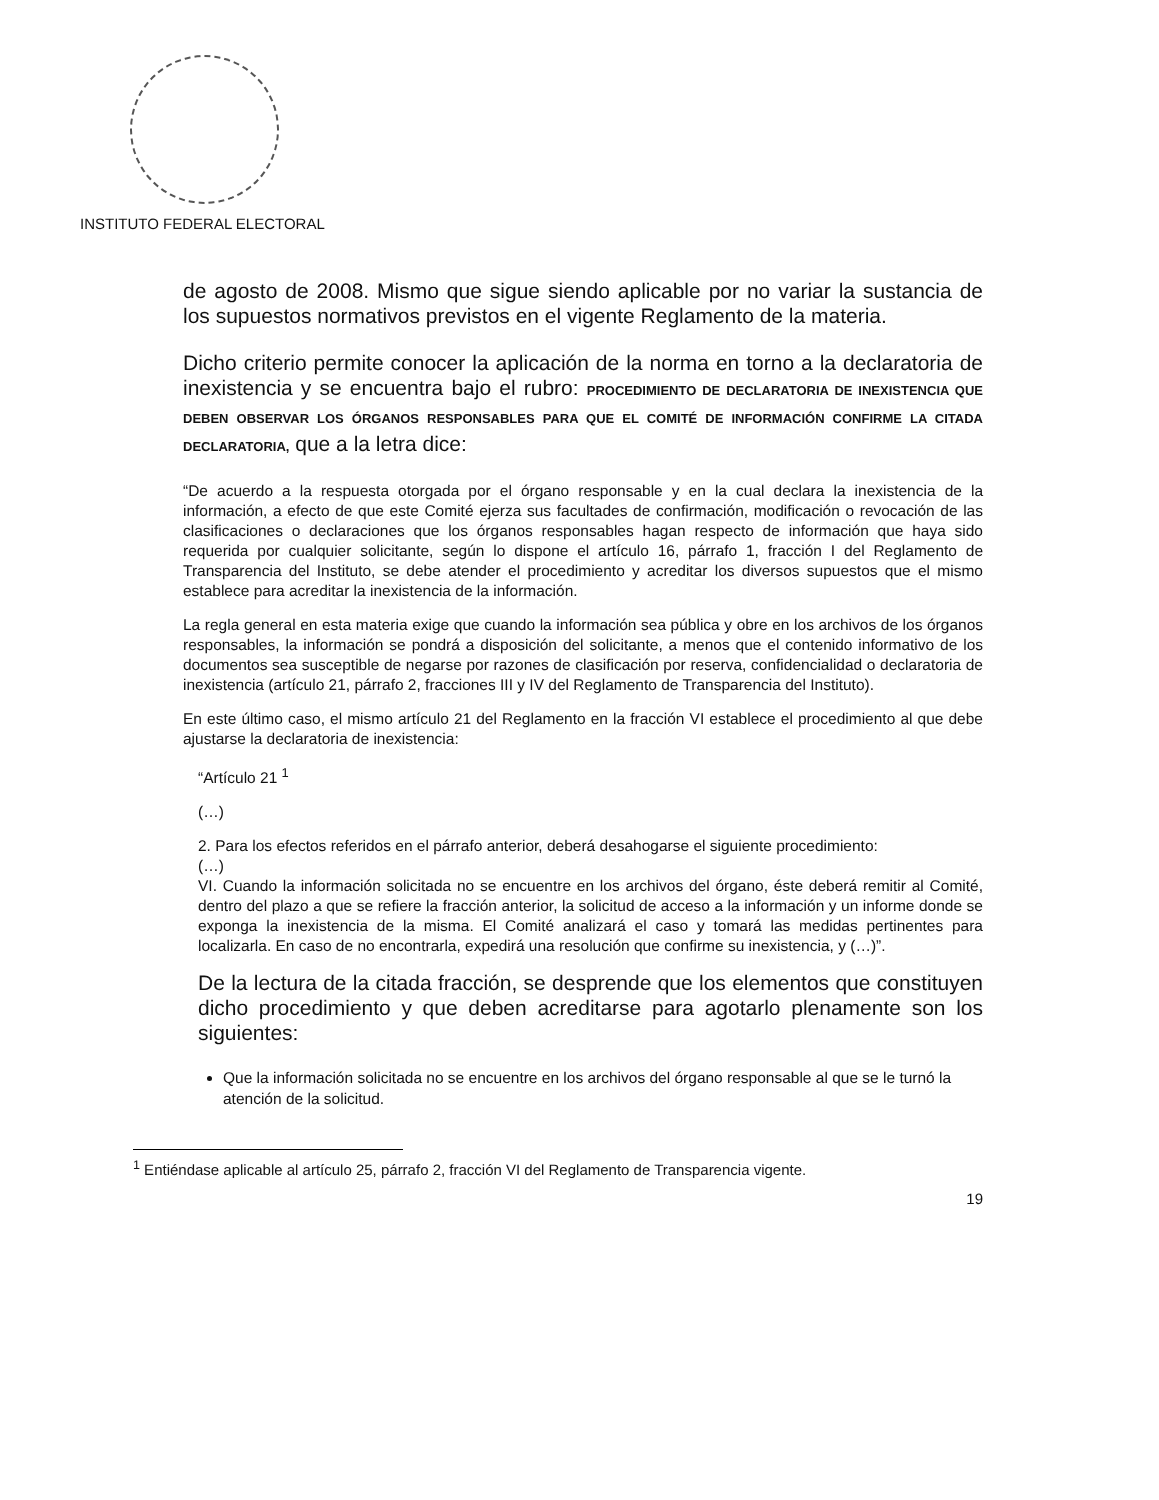INSTITUTO FEDERAL ELECTORAL
de agosto de 2008. Mismo que sigue siendo aplicable por no variar la sustancia de los supuestos normativos previstos en el vigente Reglamento de la materia.
Dicho criterio permite conocer la aplicación de la norma en torno a la declaratoria de inexistencia y se encuentra bajo el rubro: PROCEDIMIENTO DE DECLARATORIA DE INEXISTENCIA QUE DEBEN OBSERVAR LOS ÓRGANOS RESPONSABLES PARA QUE EL COMITÉ DE INFORMACIÓN CONFIRME LA CITADA DECLARATORIA, que a la letra dice:
“De acuerdo a la respuesta otorgada por el órgano responsable y en la cual declara la inexistencia de la información, a efecto de que este Comité ejerza sus facultades de confirmación, modificación o revocación de las clasificaciones o declaraciones que los órganos responsables hagan respecto de información que haya sido requerida por cualquier solicitante, según lo dispone el artículo 16, párrafo 1, fracción I del Reglamento de Transparencia del Instituto, se debe atender el procedimiento y acreditar los diversos supuestos que el mismo establece para acreditar la inexistencia de la información.
La regla general en esta materia exige que cuando la información sea pública y obre en los archivos de los órganos responsables, la información se pondrá a disposición del solicitante, a menos que el contenido informativo de los documentos sea susceptible de negarse por razones de clasificación por reserva, confidencialidad o declaratoria de inexistencia (artículo 21, párrafo 2, fracciones III y IV del Reglamento de Transparencia del Instituto).
En este último caso, el mismo artículo 21 del Reglamento en la fracción VI establece el procedimiento al que debe ajustarse la declaratoria de inexistencia:
“Artículo 21 <sup>1</sup>
(…)
2. Para los efectos referidos en el párrafo anterior, deberá desahogarse el siguiente procedimiento:
(…)
VI. Cuando la información solicitada no se encuentre en los archivos del órgano, éste deberá remitir al Comité, dentro del plazo a que se refiere la fracción anterior, la solicitud de acceso a la información y un informe donde se exponga la inexistencia de la misma. El Comité analizará el caso y tomará las medidas pertinentes para localizarla. En caso de no encontrarla, expedirá una resolución que confirme su inexistencia, y (…)”.
De la lectura de la citada fracción, se desprende que los elementos que constituyen dicho procedimiento y que deben acreditarse para agotarlo plenamente son los siguientes:
Que la información solicitada no se encuentre en los archivos del órgano responsable al que se le turnó la atención de la solicitud.
<sup>1</sup> Entiéndase aplicable al artículo 25, párrafo 2, fracción VI del Reglamento de Transparencia vigente.
19